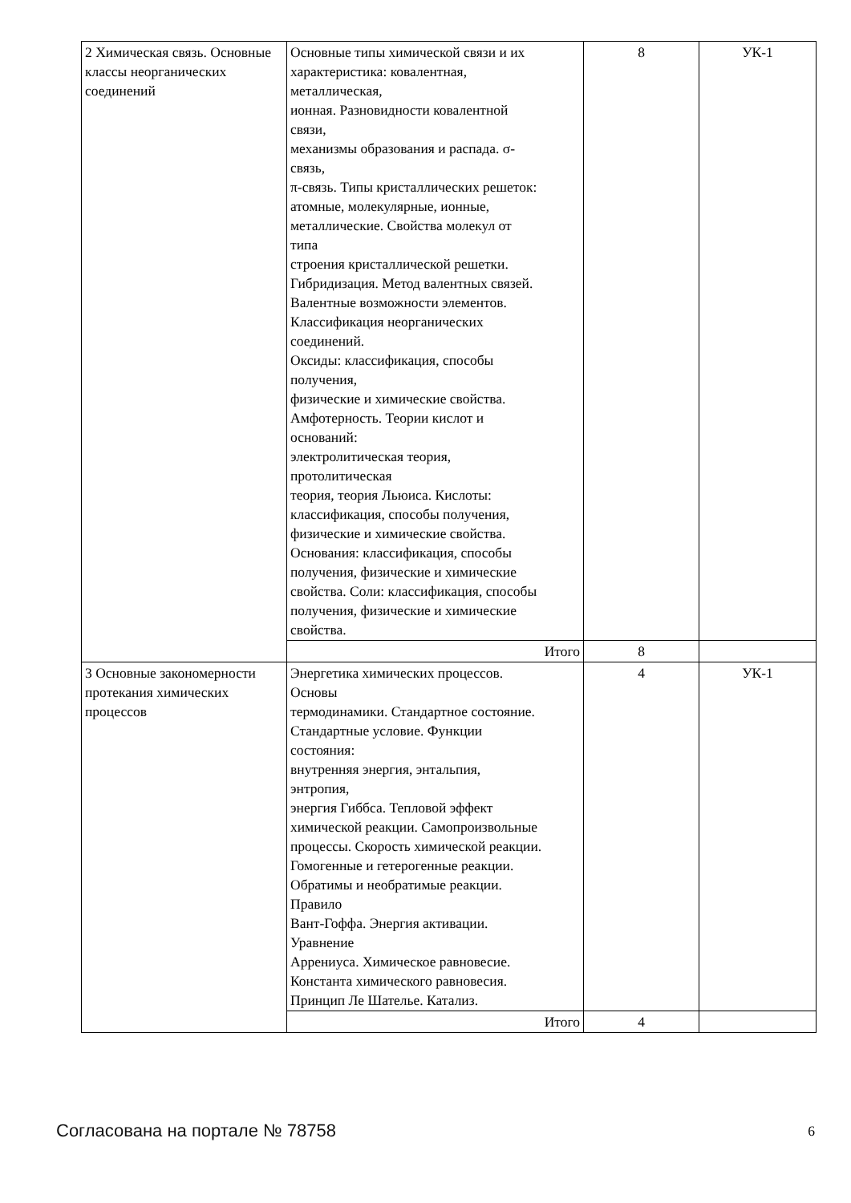| 2 Химическая связь. Основные классы неорганических соединений | Основные типы химической связи и их характеристика: ковалентная, металлическая, ионная. Разновидности ковалентной связи, механизмы образования и распада. σ- связь, π-связь. Типы кристаллических решеток: атомные, молекулярные, ионные, металлические. Свойства молекул от типа строения кристаллической решетки. Гибридизация. Метод валентных связей. Валентные возможности элементов. Классификация неорганических соединений. Оксиды: классификация, способы получения, физические и химические свойства. Амфотерность. Теории кислот и оснований: электролитическая теория, протолитическая теория, теория Льюиса. Кислоты: классификация, способы получения, физические и химические свойства. Основания: классификация, способы получения, физические и химические свойства. Соли: классификация, способы получения, физические и химические свойства. | 8 | УК-1 |
| | Итого | 8 | |
| 3 Основные закономерности протекания химических процессов | Энергетика химических процессов. Основы термодинамики. Стандартное состояние. Стандартные условие. Функции состояния: внутренняя энергия, энтальпия, энтропия, энергия Гиббса. Тепловой эффект химической реакции. Самопроизвольные процессы. Скорость химической реакции. Гомогенные и гетерогенные реакции. Обратимы и необратимые реакции. Правило Вант-Гоффа. Энергия активации. Уравнение Аррениуса. Химическое равновесие. Константа химического равновесия. Принцип Ле Шателье. Катализ. | 4 | УК-1 |
| | Итого | 4 | |
Согласована на портале № 78758 6